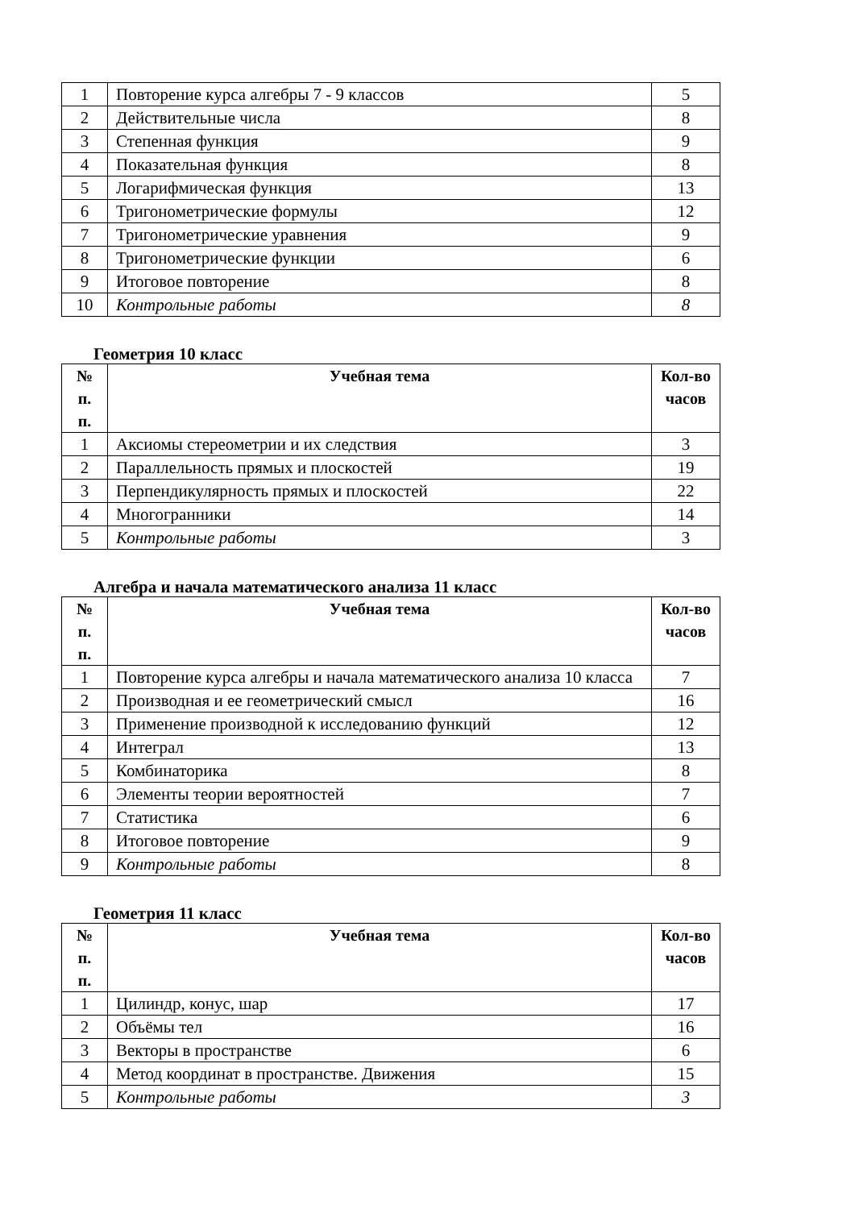| 1 | Повторение курса алгебры 7 - 9 классов | 5 |
| 2 | Действительные числа | 8 |
| 3 | Степенная функция | 9 |
| 4 | Показательная функция | 8 |
| 5 | Логарифмическая функция | 13 |
| 6 | Тригонометрические формулы | 12 |
| 7 | Тригонометрические уравнения | 9 |
| 8 | Тригонометрические функции | 6 |
| 9 | Итоговое повторение | 8 |
| 10 | Контрольные работы | 8 |
Геометрия 10 класс
| № п. п. | Учебная тема | Кол-во часов |
| --- | --- | --- |
| 1 | Аксиомы стереометрии и их следствия | 3 |
| 2 | Параллельность прямых и плоскостей | 19 |
| 3 | Перпендикулярность прямых и плоскостей | 22 |
| 4 | Многогранники | 14 |
| 5 | Контрольные работы | 3 |
Алгебра и начала математического анализа 11 класс
| № п. п. | Учебная тема | Кол-во часов |
| --- | --- | --- |
| 1 | Повторение курса алгебры и начала математического анализа 10 класса | 7 |
| 2 | Производная и ее геометрический смысл | 16 |
| 3 | Применение производной к исследованию функций | 12 |
| 4 | Интеграл | 13 |
| 5 | Комбинаторика | 8 |
| 6 | Элементы теории вероятностей | 7 |
| 7 | Статистика | 6 |
| 8 | Итоговое повторение | 9 |
| 9 | Контрольные работы | 8 |
Геометрия 11 класс
| № п. п. | Учебная тема | Кол-во часов |
| --- | --- | --- |
| 1 | Цилиндр, конус, шар | 17 |
| 2 | Объёмы тел | 16 |
| 3 | Векторы в пространстве | 6 |
| 4 | Метод координат в пространстве. Движения | 15 |
| 5 | Контрольные работы | 3 |